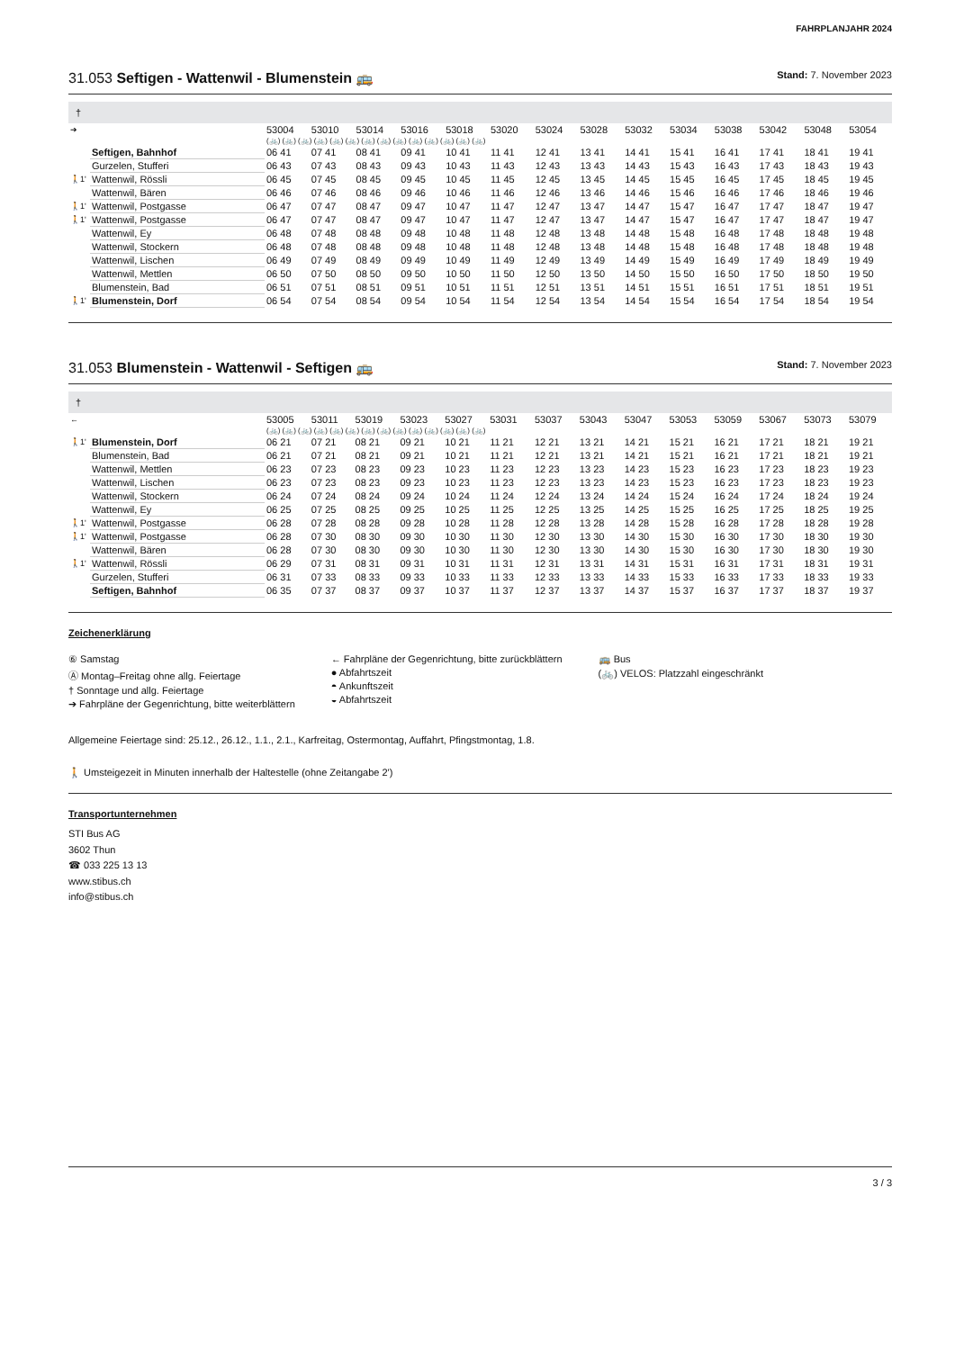FAHRPLANJAHR 2024
31.053 Seftigen - Wattenwil - Blumenstein 🚌 Stand: 7. November 2023
†
| ➔ | | 53004 | 53010 | 53014 | 53016 | 53018 | 53020 | 53024 | 53028 | 53032 | 53034 | 53038 | 53042 | 53048 | 53054 |
| | | (🚲) (🚲) (🚲) (🚲) (🚲) (🚲) (🚲) (🚲) (🚲) (🚲) (🚲) (🚲) (🚲) (🚲) | | | | | | | | | | | | | |
| | Seftigen, Bahnhof | 06 41 | 07 41 | 08 41 | 09 41 | 10 41 | 11 41 | 12 41 | 13 41 | 14 41 | 15 41 | 16 41 | 17 41 | 18 41 | 19 41 |
| | Gurzelen, Stufferi | 06 43 | 07 43 | 08 43 | 09 43 | 10 43 | 11 43 | 12 43 | 13 43 | 14 43 | 15 43 | 16 43 | 17 43 | 18 43 | 19 43 |
| 🚶1' | Wattenwil, Rössli | 06 45 | 07 45 | 08 45 | 09 45 | 10 45 | 11 45 | 12 45 | 13 45 | 14 45 | 15 45 | 16 45 | 17 45 | 18 45 | 19 45 |
| | Wattenwil, Bären | 06 46 | 07 46 | 08 46 | 09 46 | 10 46 | 11 46 | 12 46 | 13 46 | 14 46 | 15 46 | 16 46 | 17 46 | 18 46 | 19 46 |
| 🚶1' | Wattenwil, Postgasse | 06 47 | 07 47 | 08 47 | 09 47 | 10 47 | 11 47 | 12 47 | 13 47 | 14 47 | 15 47 | 16 47 | 17 47 | 18 47 | 19 47 |
| 🚶1' | Wattenwil, Postgasse | 06 47 | 07 47 | 08 47 | 09 47 | 10 47 | 11 47 | 12 47 | 13 47 | 14 47 | 15 47 | 16 47 | 17 47 | 18 47 | 19 47 |
| | Wattenwil, Ey | 06 48 | 07 48 | 08 48 | 09 48 | 10 48 | 11 48 | 12 48 | 13 48 | 14 48 | 15 48 | 16 48 | 17 48 | 18 48 | 19 48 |
| | Wattenwil, Stockern | 06 48 | 07 48 | 08 48 | 09 48 | 10 48 | 11 48 | 12 48 | 13 48 | 14 48 | 15 48 | 16 48 | 17 48 | 18 48 | 19 48 |
| | Wattenwil, Lischen | 06 49 | 07 49 | 08 49 | 09 49 | 10 49 | 11 49 | 12 49 | 13 49 | 14 49 | 15 49 | 16 49 | 17 49 | 18 49 | 19 49 |
| | Wattenwil, Mettlen | 06 50 | 07 50 | 08 50 | 09 50 | 10 50 | 11 50 | 12 50 | 13 50 | 14 50 | 15 50 | 16 50 | 17 50 | 18 50 | 19 50 |
| | Blumenstein, Bad | 06 51 | 07 51 | 08 51 | 09 51 | 10 51 | 11 51 | 12 51 | 13 51 | 14 51 | 15 51 | 16 51 | 17 51 | 18 51 | 19 51 |
| 🚶1' | Blumenstein, Dorf | 06 54 | 07 54 | 08 54 | 09 54 | 10 54 | 11 54 | 12 54 | 13 54 | 14 54 | 15 54 | 16 54 | 17 54 | 18 54 | 19 54 |
31.053 Blumenstein - Wattenwil - Seftigen 🚌 Stand: 7. November 2023
†
| ← | | 53005 | 53011 | 53019 | 53023 | 53027 | 53031 | 53037 | 53043 | 53047 | 53053 | 53059 | 53067 | 53073 | 53079 |
| | | (🚲) (🚲) (🚲) (🚲) (🚲) (🚲) (🚲) (🚲) (🚲) (🚲) (🚲) (🚲) (🚲) (🚲) | | | | | | | | | | | | | |
| 🚶1' | Blumenstein, Dorf | 06 21 | 07 21 | 08 21 | 09 21 | 10 21 | 11 21 | 12 21 | 13 21 | 14 21 | 15 21 | 16 21 | 17 21 | 18 21 | 19 21 |
| | Blumenstein, Bad | 06 21 | 07 21 | 08 21 | 09 21 | 10 21 | 11 21 | 12 21 | 13 21 | 14 21 | 15 21 | 16 21 | 17 21 | 18 21 | 19 21 |
| | Wattenwil, Mettlen | 06 23 | 07 23 | 08 23 | 09 23 | 10 23 | 11 23 | 12 23 | 13 23 | 14 23 | 15 23 | 16 23 | 17 23 | 18 23 | 19 23 |
| | Wattenwil, Lischen | 06 23 | 07 23 | 08 23 | 09 23 | 10 23 | 11 23 | 12 23 | 13 23 | 14 23 | 15 23 | 16 23 | 17 23 | 18 23 | 19 23 |
| | Wattenwil, Stockern | 06 24 | 07 24 | 08 24 | 09 24 | 10 24 | 11 24 | 12 24 | 13 24 | 14 24 | 15 24 | 16 24 | 17 24 | 18 24 | 19 24 |
| | Wattenwil, Ey | 06 25 | 07 25 | 08 25 | 09 25 | 10 25 | 11 25 | 12 25 | 13 25 | 14 25 | 15 25 | 16 25 | 17 25 | 18 25 | 19 25 |
| 🚶1' | Wattenwil, Postgasse | 06 28 | 07 28 | 08 28 | 09 28 | 10 28 | 11 28 | 12 28 | 13 28 | 14 28 | 15 28 | 16 28 | 17 28 | 18 28 | 19 28 |
| 🚶1' | Wattenwil, Postgasse | 06 28 | 07 30 | 08 30 | 09 30 | 10 30 | 11 30 | 12 30 | 13 30 | 14 30 | 15 30 | 16 30 | 17 30 | 18 30 | 19 30 |
| | Wattenwil, Bären | 06 28 | 07 30 | 08 30 | 09 30 | 10 30 | 11 30 | 12 30 | 13 30 | 14 30 | 15 30 | 16 30 | 17 30 | 18 30 | 19 30 |
| 🚶1' | Wattenwil, Rössli | 06 29 | 07 31 | 08 31 | 09 31 | 10 31 | 11 31 | 12 31 | 13 31 | 14 31 | 15 31 | 16 31 | 17 31 | 18 31 | 19 31 |
| | Gurzelen, Stufferi | 06 31 | 07 33 | 08 33 | 09 33 | 10 33 | 11 33 | 12 33 | 13 33 | 14 33 | 15 33 | 16 33 | 17 33 | 18 33 | 19 33 |
| | Seftigen, Bahnhof | 06 35 | 07 37 | 08 37 | 09 37 | 10 37 | 11 37 | 12 37 | 13 37 | 14 37 | 15 37 | 16 37 | 17 37 | 18 37 | 19 37 |
Zeichenerklärung
⑥ Samstag
Ⓐ Montag–Freitag ohne allg. Feiertage
† Sonntage und allg. Feiertage
➔ Fahrpläne der Gegenrichtung, bitte weiterblättern
← Fahrpläne der Gegenrichtung, bitte zurückblättern
● Abfahrtszeit
◓ Ankunftszeit
◒ Abfahrtszeit
🚌 Bus
(🚲) VELOS: Platzzahl eingeschränkt
Allgemeine Feiertage sind: 25.12., 26.12., 1.1., 2.1., Karfreitag, Ostermontag, Auffahrt, Pfingstmontag, 1.8.
🚶 Umsteigezeit in Minuten innerhalb der Haltestelle (ohne Zeitangabe 2')
Transportunternehmen
STI Bus AG
3602 Thun
☎ 033 225 13 13
www.stibus.ch
info@stibus.ch
3 / 3